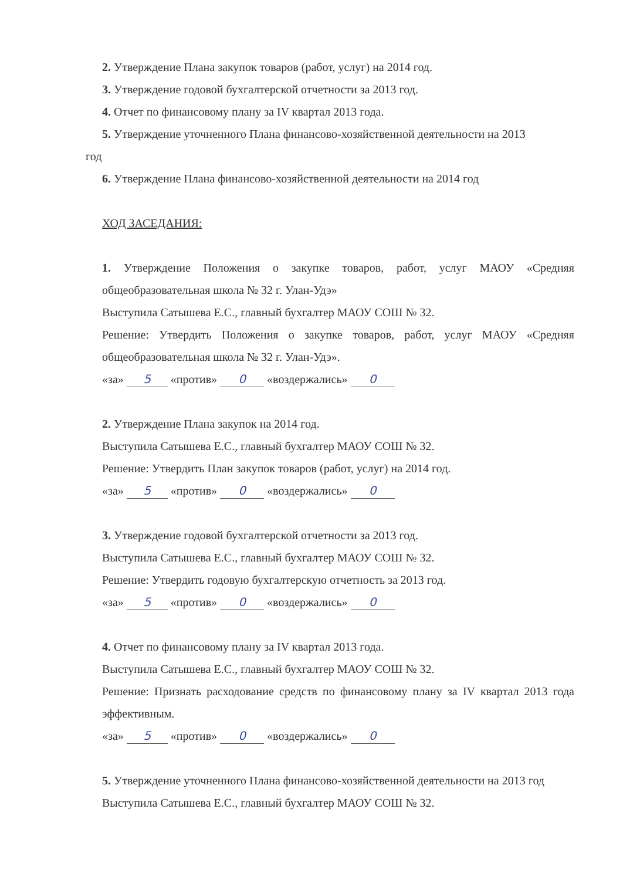2. Утверждение Плана закупок товаров (работ, услуг) на 2014 год.
3. Утверждение годовой бухгалтерской отчетности за 2013 год.
4. Отчет по финансовому плану за IV квартал 2013 года.
5. Утверждение уточненного Плана финансово-хозяйственной деятельности на 2013
год
6. Утверждение Плана финансово-хозяйственной деятельности на 2014 год
ХОД ЗАСЕДАНИЯ:
1. Утверждение Положения о закупке товаров, работ, услуг МАОУ «Средняя общеобразовательная школа № 32 г. Улан-Удэ»
Выступила Сатышева Е.С., главный бухгалтер МАОУ СОШ № 32.
Решение: Утвердить Положения о закупке товаров, работ, услуг МАОУ «Средняя общеобразовательная школа № 32 г. Улан-Удэ».
«за» 5 «против» 0 «воздержались» 0
2. Утверждение Плана закупок на 2014 год.
Выступила Сатышева Е.С., главный бухгалтер МАОУ СОШ № 32.
Решение: Утвердить План закупок товаров (работ, услуг) на 2014 год.
«за» 5 «против» 0 «воздержались» 0
3. Утверждение годовой бухгалтерской отчетности за 2013 год.
Выступила Сатышева Е.С., главный бухгалтер МАОУ СОШ № 32.
Решение: Утвердить годовую бухгалтерскую отчетность за 2013 год.
«за» 5 «против» 0 «воздержались» 0
4. Отчет по финансовому плану за IV квартал 2013 года.
Выступила Сатышева Е.С., главный бухгалтер МАОУ СОШ № 32.
Решение: Признать расходование средств по финансовому плану за IV квартал 2013 года эффективным.
«за» 5 «против» 0 «воздержались» 0
5. Утверждение уточненного Плана финансово-хозяйственной деятельности на 2013 год
Выступила Сатышева Е.С., главный бухгалтер МАОУ СОШ № 32.